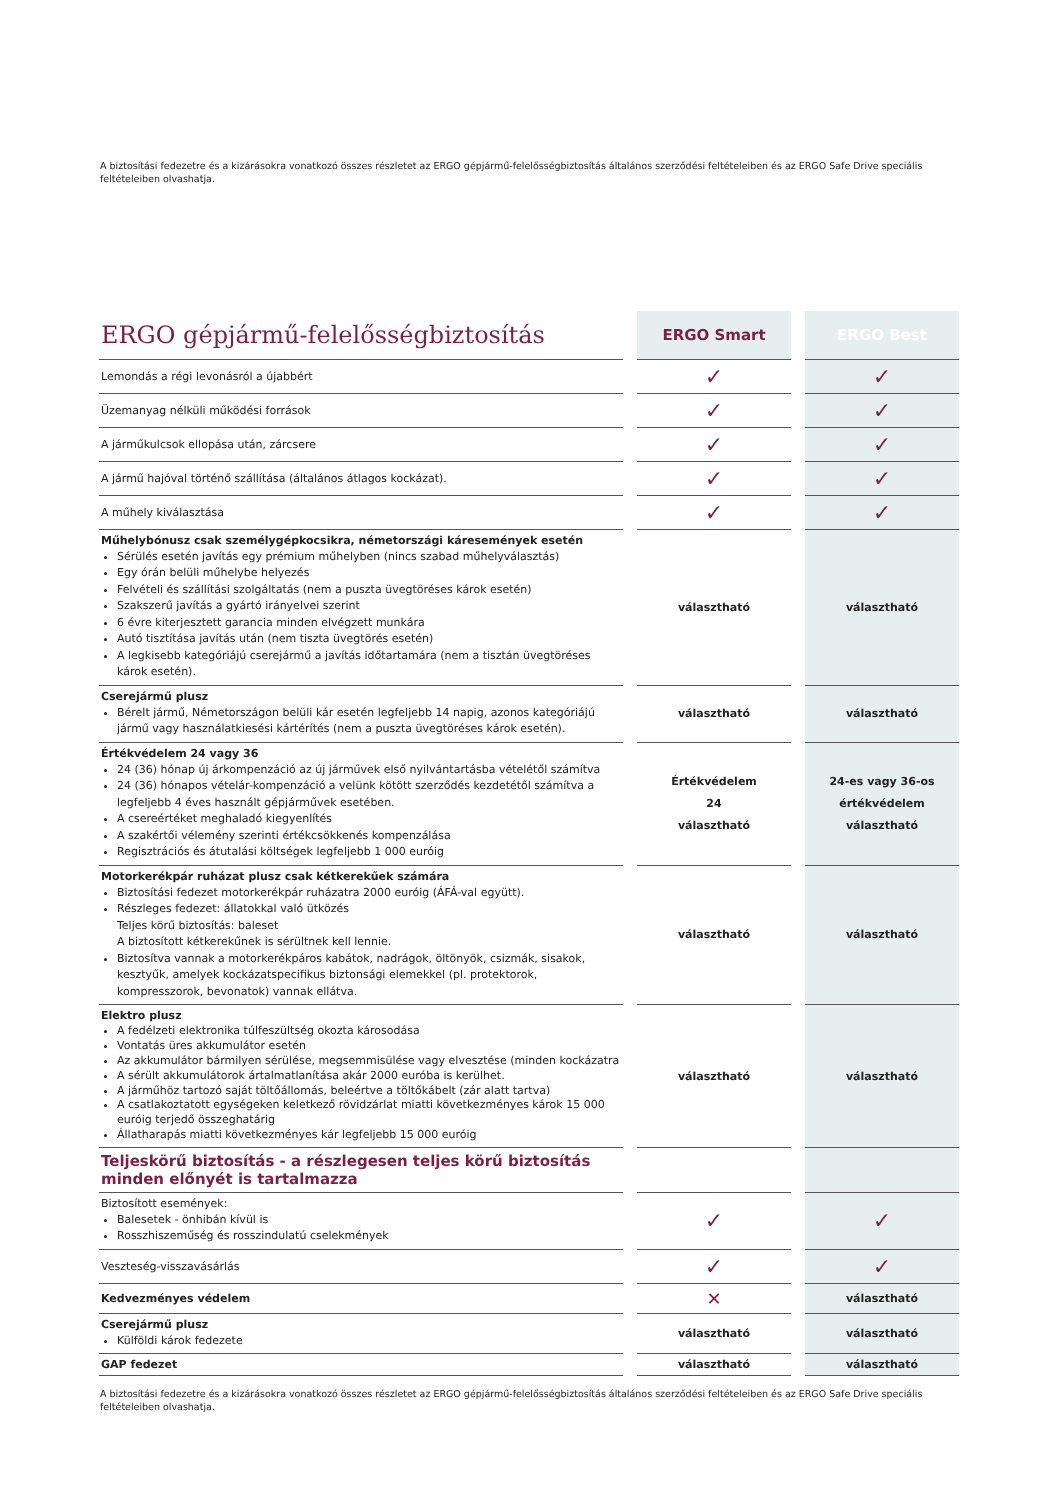A biztosítási fedezetre és a kizárásokra vonatkozó összes részletet az ERGO gépjármű-felelősségbiztosítás általános szerződési feltételeiben és az ERGO Safe Drive speciális feltételeiben olvashatja.
| ERGO gépjármű-felelősségbiztosítás | | ERGO Smart | | ERGO Best |
| Lemondás a régi levonásról a újabbért | | ✓ | | ✓ |
| Üzemanyag nélküli működési források | | ✓ | | ✓ |
| A járműkulcsok ellopása után, zárcsere | | ✓ | | ✓ |
| A jármű hajóval történő szállítása (általános átlagos kockázat). | | ✓ | | ✓ |
| A műhely kiválasztása | | ✓ | | ✓ |
| Műhelybónusz csak személygépkocsikra, németországi káresemények esetén Sérülés esetén javítás egy prémium műhelyben (nincs szabad műhelyválasztás) Egy órán belüli műhelybe helyezés Felvételi és szállítási szolgáltatás (nem a puszta üvegtöréses károk esetén) Szakszerű javítás a gyártó irányelvei szerint 6 évre kiterjesztett garancia minden elvégzett munkára Autó tisztítása javítás után (nem tiszta üvegtörés esetén) A legkisebb kategóriájú cserejármű a javítás időtartamára (nem a tisztán üvegtöréses károk esetén). | | választható | | választható |
| Cserejármű plusz Bérelt jármű, Németországon belüli kár esetén legfeljebb 14 napig, azonos kategóriájú jármű vagy használatkiesési kártérítés (nem a puszta üvegtöréses károk esetén). | | választható | | választható |
| Értékvédelem 24 vagy 36 24 (36) hónap új árkompenzáció az új járművek első nyilvántartásba vételétől számítva 24 (36) hónapos vételár-kompenzáció a velünk kötött szerződés kezdetétől számítva a legfeljebb 4 éves használt gépjárművek esetében. A csereértéket meghaladó kiegyenlítés A szakértői vélemény szerinti értékcsökkenés kompenzálása Regisztrációs és átutalási költségek legfeljebb 1 000 euróig | | Értékvédelem 24 választható | | 24-es vagy 36-os értékvédelem választható |
| Motorkerékpár ruházat plusz csak kétkerekűek számára Biztosítási fedezet motorkerékpár ruházatra 2000 euróig (ÁFÁ-val együtt). Részleges fedezet: állatokkal való ütközés Teljes körű biztosítás: baleset A biztosított kétkerekűnek is sérültnek kell lennie. Biztosítva vannak a motorkerékpáros kabátok, nadrágok, öltönyök, csizmák, sisakok, kesztyűk, amelyek kockázatspecifikus biztonsági elemekkel (pl. protektorok, kompresszorok, bevonatok) vannak ellátva. | | választható | | választható |
| Elektro plusz A fedélzeti elektronika túlfeszültség okozta károsodása Vontatás üres akkumulátor esetén Az akkumulátor bármilyen sérülése, megsemmisülése vagy elvesztése (minden kockázatra A sérült akkumulátorok ártalmatlanítása akár 2000 euróba is kerülhet. A járműhöz tartozó saját töltőállomás, beleértve a töltőkábelt (zár alatt tartva) A csatlakoztatott egységeken keletkező rövidzárlat miatti következményes károk 15 000 euróig terjedő összeghatárig Állatharapás miatti következményes kár legfeljebb 15 000 euróig | | választható | | választható |
| Teljeskörű biztosítás - a részlegesen teljes körű biztosítás minden előnyét is tartalmazza | | | | |
| Biztosított események: Balesetek - önhibán kívül is Rosszhiszeműség és rosszindulatú cselekmények | | ✓ | | ✓ |
| Veszteség-visszavásárlás | | ✓ | | ✓ |
| Kedvezményes védelem | | ✕ | | választható |
| Cserejármű plusz Külföldi károk fedezete | | választható | | választható |
| GAP fedezet | | választható | | választható |
A biztosítási fedezetre és a kizárásokra vonatkozó összes részletet az ERGO gépjármű-felelősségbiztosítás általános szerződési feltételeiben és az ERGO Safe Drive speciális feltételeiben olvashatja.